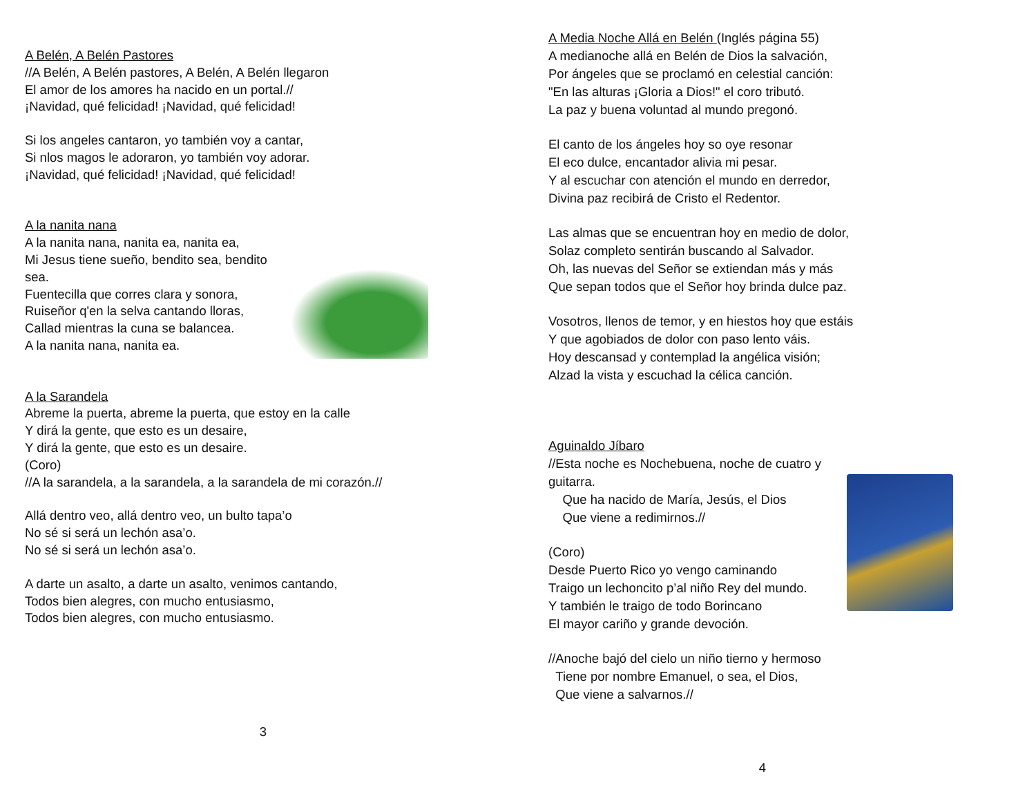A Belén, A Belén Pastores
//A Belén, A Belén pastores, A Belén, A Belén llegaron
El amor de los amores ha nacido en un portal.//
¡Navidad, qué felicidad! ¡Navidad, qué felicidad!
Si los angeles cantaron, yo también voy a cantar,
Si nlos magos le adoraron, yo también voy adorar.
¡Navidad, qué felicidad! ¡Navidad, qué felicidad!
A la nanita nana
A la nanita nana, nanita ea, nanita ea,
Mi Jesus tiene sueño, bendito sea, bendito sea.
Fuentecilla que corres clara y sonora,
Ruiseñor q'en la selva cantando lloras,
Callad mientras la cuna se balancea.
A la nanita nana, nanita ea.
A la Sarandela
Abreme la puerta, abreme la puerta, que estoy en la calle
Y dirá la gente, que esto es un desaire,
Y dirá la gente, que esto es un desaire.
(Coro)
//A la sarandela, a la sarandela, a la sarandela de mi corazón.//
Allá dentro veo, allá dentro veo, un bulto tapa’o
No sé si será un lechón asa’o.
No sé si será un lechón asa’o.
A darte un asalto, a darte un asalto, venimos cantando,
Todos bien alegres, con mucho entusiasmo,
Todos bien alegres, con mucho entusiasmo.
3
A Media Noche Allá en Belén (Inglés página 55)
A medianoche allá en Belén de Dios la salvación,
Por ángeles que se proclamó en celestial canción:
"En las alturas ¡Gloria a Dios!" el coro tributó.
La paz y buena voluntad al mundo pregonó.
El canto de los ángeles hoy so oye resonar
El eco dulce, encantador alivia mi pesar.
Y al escuchar con atención el mundo en derredor,
Divina paz recibirá de Cristo el Redentor.
Las almas que se encuentran hoy en medio de dolor,
Solaz completo sentirán buscando al Salvador.
Oh, las nuevas del Señor se extiendan más y más
Que sepan todos que el Señor hoy brinda dulce paz.
Vosotros, llenos de temor, y en hiestos hoy que estáis
Y que agobiados de dolor con paso lento váis.
Hoy descansad y contemplad la angélica visión;
Alzad la vista y escuchad la célica canción.
Aguinaldo Jíbaro
//Esta noche es Nochebuena, noche de cuatro y guitarra.
Que ha nacido de María, Jesús, el Dios
Que viene a redimirnos.//
(Coro)
Desde Puerto Rico yo vengo caminando
Traigo un lechoncito p’al niño Rey del mundo.
Y también le traigo de todo Borincano
El mayor cariño y grande devoción.
//Anoche bajó del cielo un niño tierno y hermoso
Tiene por nombre Emanuel, o sea, el Dios,
Que viene a salvarnos.//
4